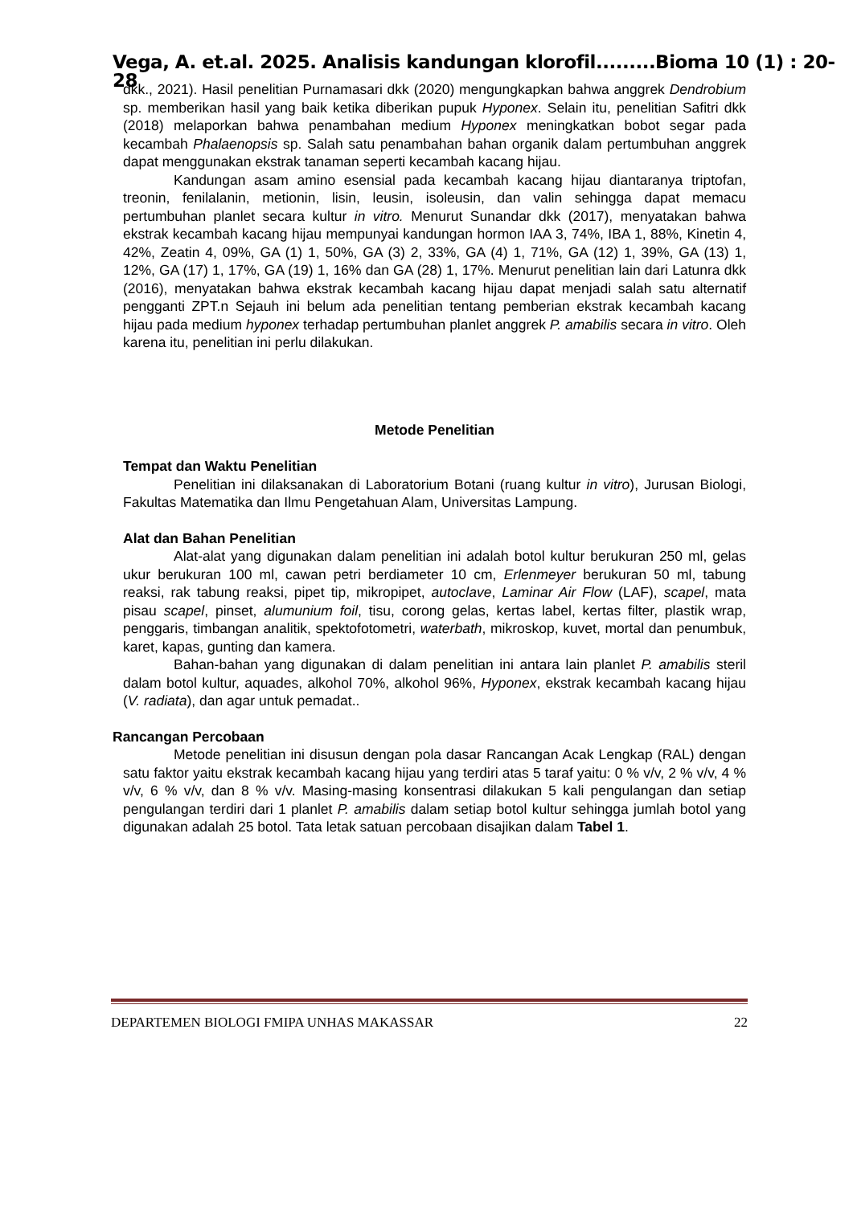Vega, A. et.al. 2025. Analisis kandungan klorofil.........Bioma 10 (1) : 20-28
dkk., 2021). Hasil penelitian Purnamasari dkk (2020) mengungkapkan bahwa anggrek Dendrobium sp. memberikan hasil yang baik ketika diberikan pupuk Hyponex. Selain itu, penelitian Safitri dkk (2018) melaporkan bahwa penambahan medium Hyponex meningkatkan bobot segar pada kecambah Phalaenopsis sp. Salah satu penambahan bahan organik dalam pertumbuhan anggrek dapat menggunakan ekstrak tanaman seperti kecambah kacang hijau.
Kandungan asam amino esensial pada kecambah kacang hijau diantaranya triptofan, treonin, fenilalanin, metionin, lisin, leusin, isoleusin, dan valin sehingga dapat memacu pertumbuhan planlet secara kultur in vitro. Menurut Sunandar dkk (2017), menyatakan bahwa ekstrak kecambah kacang hijau mempunyai kandungan hormon IAA 3, 74%, IBA 1, 88%, Kinetin 4, 42%, Zeatin 4, 09%, GA (1) 1, 50%, GA (3) 2, 33%, GA (4) 1, 71%, GA (12) 1, 39%, GA (13) 1, 12%, GA (17) 1, 17%, GA (19) 1, 16% dan GA (28) 1, 17%. Menurut penelitian lain dari Latunra dkk (2016), menyatakan bahwa ekstrak kecambah kacang hijau dapat menjadi salah satu alternatif pengganti ZPT.n Sejauh ini belum ada penelitian tentang pemberian ekstrak kecambah kacang hijau pada medium hyponex terhadap pertumbuhan planlet anggrek P. amabilis secara in vitro. Oleh karena itu, penelitian ini perlu dilakukan.
Metode Penelitian
Tempat dan Waktu Penelitian
Penelitian ini dilaksanakan di Laboratorium Botani (ruang kultur in vitro), Jurusan Biologi, Fakultas Matematika dan Ilmu Pengetahuan Alam, Universitas Lampung.
Alat dan Bahan Penelitian
Alat-alat yang digunakan dalam penelitian ini adalah botol kultur berukuran 250 ml, gelas ukur berukuran 100 ml, cawan petri berdiameter 10 cm, Erlenmeyer berukuran 50 ml, tabung reaksi, rak tabung reaksi, pipet tip, mikropipet, autoclave, Laminar Air Flow (LAF), scapel, mata pisau scapel, pinset, alumunium foil, tisu, corong gelas, kertas label, kertas filter, plastik wrap, penggaris, timbangan analitik, spektofotometri, waterbath, mikroskop, kuvet, mortal dan penumbuk, karet, kapas, gunting dan kamera.
Bahan-bahan yang digunakan di dalam penelitian ini antara lain planlet P. amabilis steril dalam botol kultur, aquades, alkohol 70%, alkohol 96%, Hyponex, ekstrak kecambah kacang hijau (V. radiata), dan agar untuk pemadat..
Rancangan Percobaan
Metode penelitian ini disusun dengan pola dasar Rancangan Acak Lengkap (RAL) dengan satu faktor yaitu ekstrak kecambah kacang hijau yang terdiri atas 5 taraf yaitu: 0 % v/v, 2 % v/v, 4 % v/v, 6 % v/v, dan 8 % v/v. Masing-masing konsentrasi dilakukan 5 kali pengulangan dan setiap pengulangan terdiri dari 1 planlet P. amabilis dalam setiap botol kultur sehingga jumlah botol yang digunakan adalah 25 botol. Tata letak satuan percobaan disajikan dalam Tabel 1.
DEPARTEMEN BIOLOGI FMIPA UNHAS MAKASSAR 22